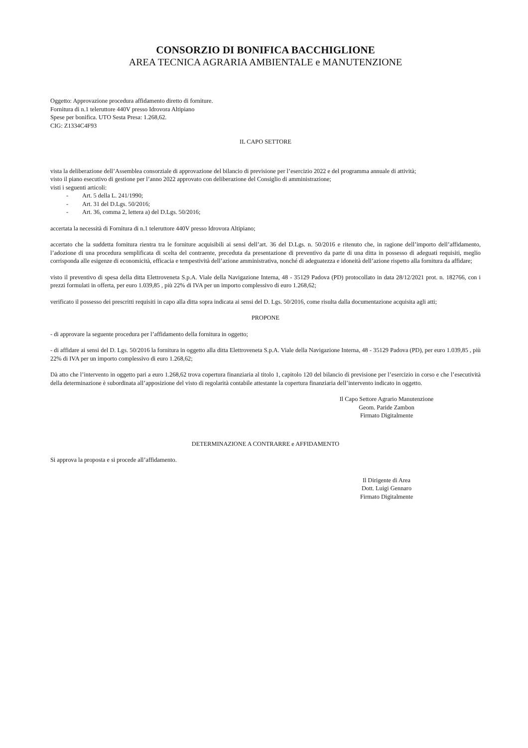CONSORZIO DI BONIFICA BACCHIGLIONE
AREA TECNICA AGRARIA AMBIENTALE e MANUTENZIONE
Oggetto: Approvazione procedura affidamento diretto di forniture.
Fornitura di n.1 teleruttore 440V presso Idrovora Altipiano
Spese per bonifica. UTO Sesta Presa: 1.268,62.
CIG: Z1334C4F93
IL CAPO SETTORE
vista la deliberazione dell’Assemblea consorziale di approvazione del bilancio di previsione per l’esercizio 2022 e del programma annuale di attività;
visto il piano esecutivo di gestione per l’anno 2022 approvato con deliberazione del Consiglio di amministrazione;
visti i seguenti articoli:
- Art. 5 della L. 241/1990;
- Art. 31 del D.Lgs. 50/2016;
- Art. 36, comma 2, lettera a) del D.Lgs. 50/2016;
accertata la necessità di Fornitura di n.1 teleruttore 440V presso Idrovora Altipiano;
accertato che la suddetta fornitura rientra tra le forniture acquisibili ai sensi dell’art. 36 del D.Lgs. n. 50/2016 e ritenuto che, in ragione dell’importo dell’affidamento, l’adozione di una procedura semplificata di scelta del contraente, preceduta da presentazione di preventivo da parte di una ditta in possesso di adeguati requisiti, meglio corrisponda alle esigenze di economicità, efficacia e tempestività dell’azione amministrativa, nonché di adeguatezza e idoneità dell’azione rispetto alla fornitura da affidare;
visto il preventivo di spesa della ditta Elettroveneta S.p.A. Viale della Navigazione Interna, 48 - 35129 Padova (PD) protocollato in data 28/12/2021 prot. n. 182766, con i prezzi formulati in offerta, per euro 1.039,85 , più 22% di IVA per un importo complessivo di euro 1.268,62;
verificato il possesso dei prescritti requisiti in capo alla ditta sopra indicata ai sensi del D. Lgs. 50/2016, come risulta dalla documentazione acquisita agli atti;
PROPONE
- di approvare la seguente procedura per l’affidamento della fornitura in oggetto;
- di affidare ai sensi del D. Lgs. 50/2016 la fornitura in oggetto alla ditta Elettroveneta S.p.A. Viale della Navigazione Interna, 48 - 35129 Padova (PD), per euro 1.039,85 , più 22% di IVA per un importo complessivo di euro 1.268,62;
Dà atto che l’intervento in oggetto pari a euro 1.268,62 trova copertura finanziaria al titolo 1, capitolo 120 del bilancio di previsione per l’esercizio in corso e che l’esecutività della determinazione è subordinata all’apposizione del visto di regolarità contabile attestante la copertura finanziaria dell’intervento indicato in oggetto.
Il Capo Settore Agrario Manutenzione
Geom. Paride Zambon
Firmato Digitalmente
DETERMINAZIONE A CONTRARRE e AFFIDAMENTO
Si approva la proposta e si procede all’affidamento.
Il Dirigente di Area
Dott. Luigi Gennaro
Firmato Digitalmente